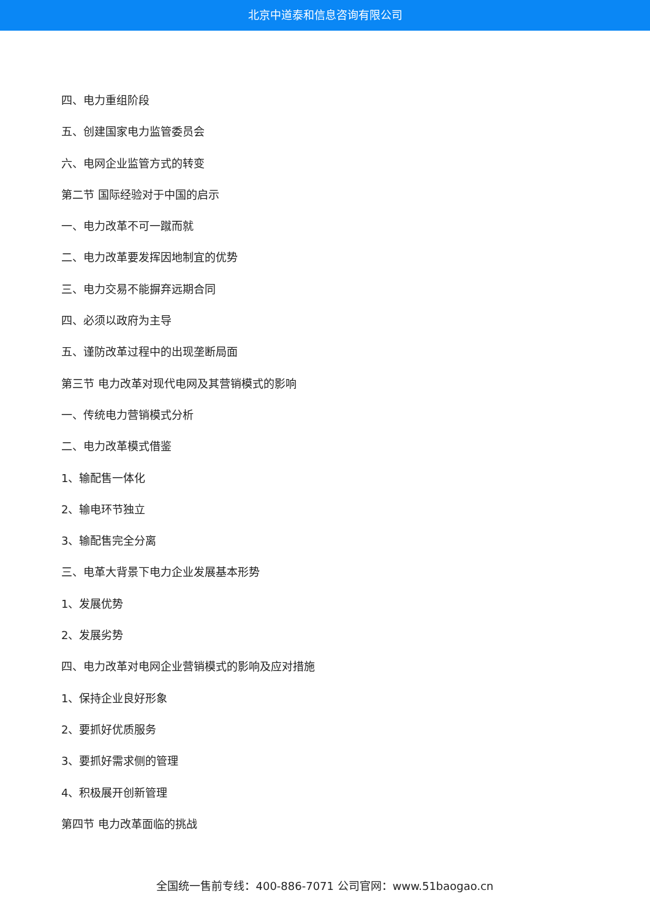北京中道泰和信息咨询有限公司
四、电力重组阶段
五、创建国家电力监管委员会
六、电网企业监管方式的转变
第二节 国际经验对于中国的启示
一、电力改革不可一蹴而就
二、电力改革要发挥因地制宜的优势
三、电力交易不能摒弃远期合同
四、必须以政府为主导
五、谨防改革过程中的出现垄断局面
第三节 电力改革对现代电网及其营销模式的影响
一、传统电力营销模式分析
二、电力改革模式借鉴
1、输配售一体化
2、输电环节独立
3、输配售完全分离
三、电革大背景下电力企业发展基本形势
1、发展优势
2、发展劣势
四、电力改革对电网企业营销模式的影响及应对措施
1、保持企业良好形象
2、要抓好优质服务
3、要抓好需求侧的管理
4、积极展开创新管理
第四节 电力改革面临的挑战
全国统一售前专线：400-886-7071 公司官网：www.51baogao.cn